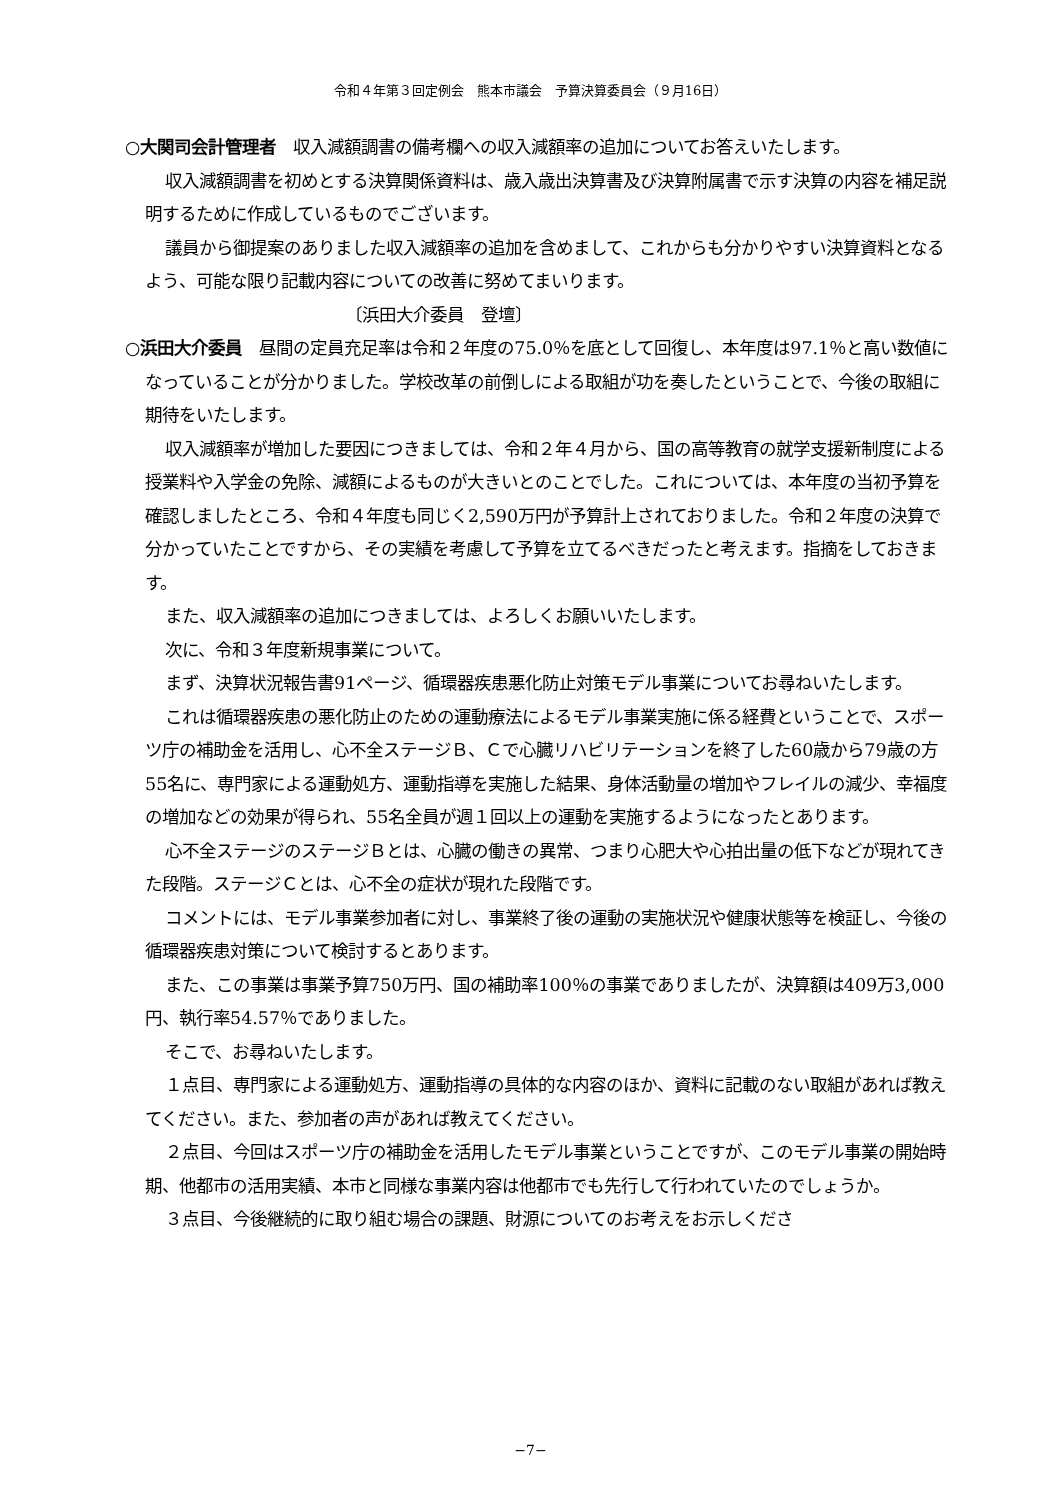令和４年第３回定例会　熊本市議会　予算決算委員会（９月16日）
○大関司会計管理者　収入減額調書の備考欄への収入減額率の追加についてお答えいたします。
収入減額調書を初めとする決算関係資料は、歳入歳出決算書及び決算附属書で示す決算の内容を補足説明するために作成しているものでございます。
議員から御提案のありました収入減額率の追加を含めまして、これからも分かりやすい決算資料となるよう、可能な限り記載内容についての改善に努めてまいります。
〔浜田大介委員　登壇〕
○浜田大介委員　昼間の定員充足率は令和２年度の75.0％を底として回復し、本年度は97.1％と高い数値になっていることが分かりました。学校改革の前倒しによる取組が功を奏したということで、今後の取組に期待をいたします。
収入減額率が増加した要因につきましては、令和２年４月から、国の高等教育の就学支援新制度による授業料や入学金の免除、減額によるものが大きいとのことでした。これについては、本年度の当初予算を確認しましたところ、令和４年度も同じく2,590万円が予算計上されておりました。令和２年度の決算で分かっていたことですから、その実績を考慮して予算を立てるべきだったと考えます。指摘をしておきます。
また、収入減額率の追加につきましては、よろしくお願いいたします。
次に、令和３年度新規事業について。
まず、決算状況報告書91ページ、循環器疾患悪化防止対策モデル事業についてお尋ねいたします。
これは循環器疾患の悪化防止のための運動療法によるモデル事業実施に係る経費ということで、スポーツ庁の補助金を活用し、心不全ステージＢ、Ｃで心臓リハビリテーションを終了した60歳から79歳の方55名に、専門家による運動処方、運動指導を実施した結果、身体活動量の増加やフレイルの減少、幸福度の増加などの効果が得られ、55名全員が週１回以上の運動を実施するようになったとあります。
心不全ステージのステージＢとは、心臓の働きの異常、つまり心肥大や心拍出量の低下などが現れてきた段階。ステージＣとは、心不全の症状が現れた段階です。
コメントには、モデル事業参加者に対し、事業終了後の運動の実施状況や健康状態等を検証し、今後の循環器疾患対策について検討するとあります。
また、この事業は事業予算750万円、国の補助率100％の事業でありましたが、決算額は409万3,000円、執行率54.57％でありました。
そこで、お尋ねいたします。
１点目、専門家による運動処方、運動指導の具体的な内容のほか、資料に記載のない取組があれば教えてください。また、参加者の声があれば教えてください。
２点目、今回はスポーツ庁の補助金を活用したモデル事業ということですが、このモデル事業の開始時期、他都市の活用実績、本市と同様な事業内容は他都市でも先行して行われていたのでしょうか。
３点目、今後継続的に取り組む場合の課題、財源についてのお考えをお示しくださ
−7−